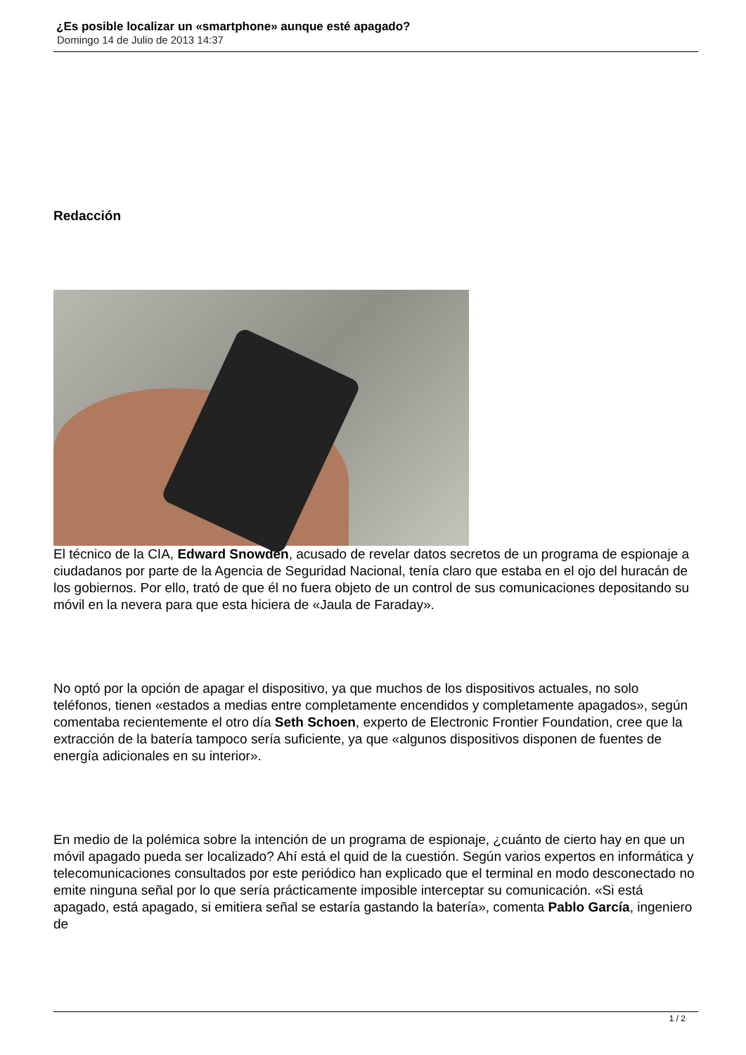¿Es posible localizar un «smartphone» aunque esté apagado?
Domingo 14 de Julio de 2013 14:37
Redacción
El técnico de la CIA, Edward Snowden, acusado de revelar datos secretos de un programa de espionaje a ciudadanos por parte de la Agencia de Seguridad Nacional, tenía claro que estaba en el ojo del huracán de los gobiernos. Por ello, trató de que él no fuera objeto de un control de sus comunicaciones depositando su móvil en la nevera para que esta hiciera de «Jaula de Faraday».
No optó por la opción de apagar el dispositivo, ya que muchos de los dispositivos actuales, no solo teléfonos, tienen «estados a medias entre completamente encendidos y completamente apagados», según comentaba recientemente el otro día Seth Schoen, experto de Electronic Frontier Foundation, cree que la extracción de la batería tampoco sería suficiente, ya que «algunos dispositivos disponen de fuentes de energía adicionales en su interior».
En medio de la polémica sobre la intención de un programa de espionaje, ¿cuánto de cierto hay en que un móvil apagado pueda ser localizado? Ahí está el quid de la cuestión. Según varios expertos en informática y telecomunicaciones consultados por este periódico han explicado que el terminal en modo desconectado no emite ninguna señal por lo que sería prácticamente imposible interceptar su comunicación. «Si está apagado, está apagado, si emitiera señal se estaría gastando la batería», comenta Pablo García, ingeniero de
1 / 2